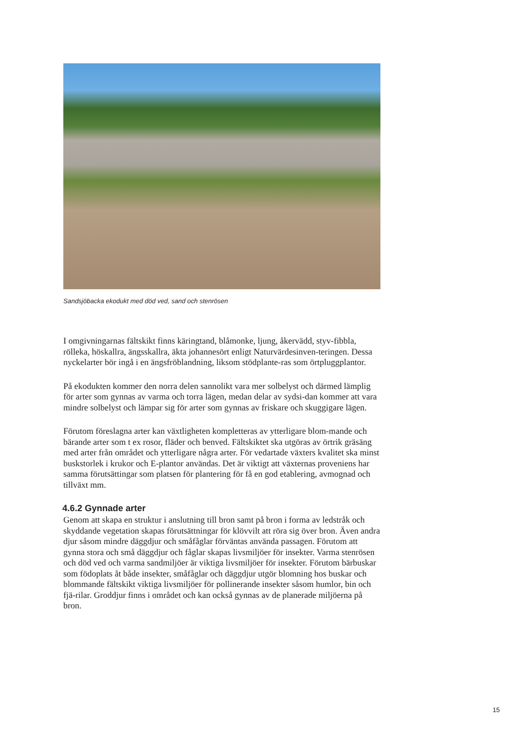Sandsjöbacka ekodukt med död ved, sand och stenrösen
I omgivningarnas fältskikt finns käringtand, blåmonke, ljung, åkervädd, styv-fibbla, rölleka, höskallra, ängsskallra, äkta johannesört enligt Naturvärdesinven-teringen. Dessa nyckelarter bör ingå i en ängsfröblandning, liksom stödplante-ras som örtpluggplantor.
På ekodukten kommer den norra delen sannolikt vara mer solbelyst och därmed lämplig för arter som gynnas av varma och torra lägen, medan delar av sydsi-dan kommer att vara mindre solbelyst och lämpar sig för arter som gynnas av friskare och skuggigare lägen.
Förutom föreslagna arter kan växtligheten kompletteras av ytterligare blom-mande och bärande arter som t ex rosor, fläder och benved. Fältskiktet ska utgöras av örtrik gräsäng med arter från området och ytterligare några arter. För vedartade växters kvalitet ska minst buskstorlek i krukor och E-plantor användas. Det är viktigt att växternas proveniens har samma förutsättingar som platsen för plantering för få en god etablering, avmognad och tillväxt mm.
4.6.2 Gynnade arter
Genom att skapa en struktur i anslutning till bron samt på bron i forma av ledstråk och skyddande vegetation skapas förutsättningar för klövvilt att röra sig över bron. Även andra djur såsom mindre däggdjur och småfåglar förväntas använda passagen. Förutom att gynna stora och små däggdjur och fåglar skapas livsmiljöer för insekter. Varma stenrösen och död ved och varma sandmiljöer är viktiga livsmiljöer för insekter. Förutom bärbuskar som födoplats åt både insekter, småfåglar och däggdjur utgör blomning hos buskar och blommande fältskikt viktiga livsmiljöer för pollinerande insekter såsom humlor, bin och fjä-rilar. Groddjur finns i området och kan också gynnas av de planerade miljöerna på bron.
15